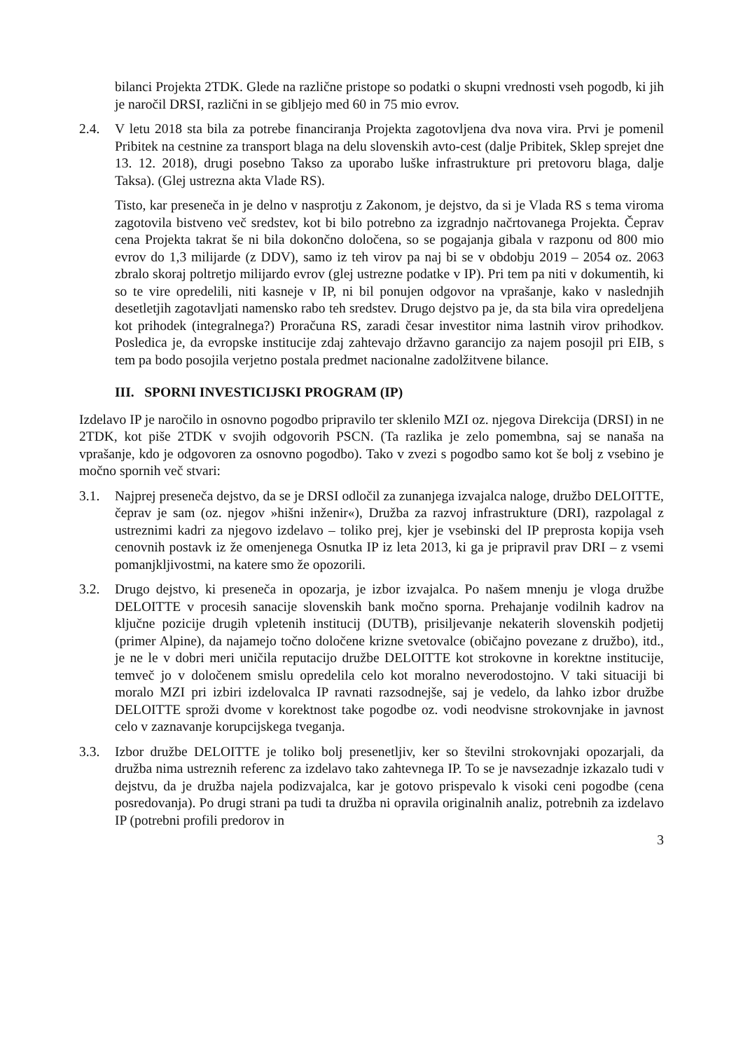bilanci Projekta 2TDK. Glede na različne pristope so podatki o skupni vrednosti vseh pogodb, ki jih je naročil DRSI, različni in se gibljejo med 60 in 75 mio evrov.
2.4. V letu 2018 sta bila za potrebe financiranja Projekta zagotovljena dva nova vira. Prvi je pomenil Pribitek na cestnine za transport blaga na delu slovenskih avto-cest (dalje Pribitek, Sklep sprejet dne 13. 12. 2018), drugi posebno Takso za uporabo luške infrastrukture pri pretovoru blaga, dalje Taksa). (Glej ustrezna akta Vlade RS).
Tisto, kar preseneča in je delno v nasprotju z Zakonom, je dejstvo, da si je Vlada RS s tema viroma zagotovila bistveno več sredstev, kot bi bilo potrebno za izgradnjo načrtovanega Projekta. Čeprav cena Projekta takrat še ni bila dokončno določena, so se pogajanja gibala v razponu od 800 mio evrov do 1,3 milijarde (z DDV), samo iz teh virov pa naj bi se v obdobju 2019 – 2054 oz. 2063 zbralo skoraj poltretjo milijardo evrov (glej ustrezne podatke v IP). Pri tem pa niti v dokumentih, ki so te vire opredelili, niti kasneje v IP, ni bil ponujen odgovor na vprašanje, kako v naslednjih desetletjih zagotavljati namensko rabo teh sredstev. Drugo dejstvo pa je, da sta bila vira opredeljena kot prihodek (integralnega?) Proračuna RS, zaradi česar investitor nima lastnih virov prihodkov. Posledica je, da evropske institucije zdaj zahtevajo državno garancijo za najem posojil pri EIB, s tem pa bodo posojila verjetno postala predmet nacionalne zadolžitvene bilance.
III. SPORNI INVESTICIJSKI PROGRAM (IP)
Izdelavo IP je naročilo in osnovno pogodbo pripravilo ter sklenilo MZI oz. njegova Direkcija (DRSI) in ne 2TDK, kot piše 2TDK v svojih odgovorih PSCN. (Ta razlika je zelo pomembna, saj se nanaša na vprašanje, kdo je odgovoren za osnovno pogodbo). Tako v zvezi s pogodbo samo kot še bolj z vsebino je močno spornih več stvari:
3.1. Najprej preseneča dejstvo, da se je DRSI odločil za zunanjega izvajalca naloge, družbo DELOITTE, čeprav je sam (oz. njegov »hišni inženir«), Družba za razvoj infrastrukture (DRI), razpolagal z ustreznimi kadri za njegovo izdelavo – toliko prej, kjer je vsebinski del IP preprosta kopija vseh cenovnih postavk iz že omenjenega Osnutka IP iz leta 2013, ki ga je pripravil prav DRI – z vsemi pomanjkljivostmi, na katere smo že opozorili.
3.2. Drugo dejstvo, ki preseneča in opozarja, je izbor izvajalca. Po našem mnenju je vloga družbe DELOITTE v procesih sanacije slovenskih bank močno sporna. Prehajanje vodilnih kadrov na ključne pozicije drugih vpletenih institucij (DUTB), prisiljevanje nekaterih slovenskih podjetij (primer Alpine), da najamejo točno določene krizne svetovalce (običajno povezane z družbo), itd., je ne le v dobri meri uničila reputacijo družbe DELOITTE kot strokovne in korektne institucije, temveč jo v določenem smislu opredelila celo kot moralno neverodostojno. V taki situaciji bi moralo MZI pri izbiri izdelovalca IP ravnati razsodnejše, saj je vedelo, da lahko izbor družbe DELOITTE sproži dvome v korektnost take pogodbe oz. vodi neodvisne strokovnjake in javnost celo v zaznavanje korupcijskega tveganja.
3.3. Izbor družbe DELOITTE je toliko bolj presenetljiv, ker so številni strokovnjaki opozarjali, da družba nima ustreznih referenc za izdelavo tako zahtevnega IP. To se je navsezadnje izkazalo tudi v dejstvu, da je družba najela podizvajalca, kar je gotovo prispevalo k visoki ceni pogodbe (cena posredovanja). Po drugi strani pa tudi ta družba ni opravila originalnih analiz, potrebnih za izdelavo IP (potrebni profili predorov in
3